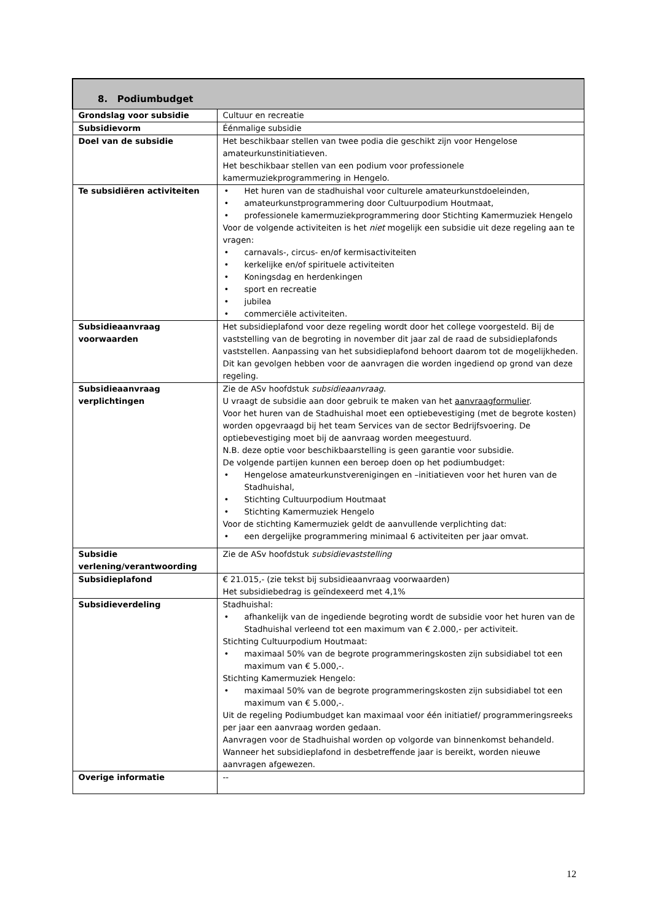| 8. Podiumbudget | |
| --- | --- |
| Grondslag voor subsidie | Cultuur en recreatie |
| Subsidievorm | Éénmalige subsidie |
| Doel van de subsidie | Het beschikbaar stellen van twee podia die geschikt zijn voor Hengelose amateurkunstinitiatieven. Het beschikbaar stellen van een podium voor professionele kamermuziekprogrammering in Hengelo. |
| Te subsidiëren activiteiten | • Het huren van de stadhuishal voor culturele amateurkunstdoeleinden, • amateurkunstprogrammering door Cultuurpodium Houtmaat, • professionele kamermuziekprogrammering door Stichting Kamermuziek Hengelo Voor de volgende activiteiten is het niet mogelijk een subsidie uit deze regeling aan te vragen: • carnavals-, circus- en/of kermisactiviteiten • kerkelijke en/of spirituele activiteiten • Koningsdag en herdenkingen • sport en recreatie • jubilea • commerciële activiteiten. |
| Subsidieaanvraag voorwaarden | Het subsidieplafond voor deze regeling wordt door het college voorgesteld. Bij de vaststelling van de begroting in november dit jaar zal de raad de subsidieplafonds vaststellen. Aanpassing van het subsidieplafond behoort daarom tot de mogelijkheden. Dit kan gevolgen hebben voor de aanvragen die worden ingediend op grond van deze regeling. |
| Subsidieaanvraag verplichtingen | Zie de ASv hoofdstuk subsidieaanvraag . U vraagt de subsidie aan door gebruik te maken van het aanvraagformulier . Voor het huren van de Stadhuishal moet een optiebevestiging (met de begrote kosten) worden opgevraagd bij het team Services van de sector Bedrijfsvoering. De optiebevestiging moet bij de aanvraag worden meegestuurd. N.B. deze optie voor beschikbaarstelling is geen garantie voor subsidie. De volgende partijen kunnen een beroep doen op het podiumbudget: • Hengelose amateurkunstverenigingen en –initiatieven voor het huren van de Stadhuishal, • Stichting Cultuurpodium Houtmaat • Stichting Kamermuziek Hengelo Voor de stichting Kamermuziek geldt de aanvullende verplichting dat: • een dergelijke programmering minimaal 6 activiteiten per jaar omvat. |
| Subsidie verlening/verantwoording | Zie de ASv hoofdstuk subsidievaststelling |
| Subsidieplafond | € 21.015,- (zie tekst bij subsidieaanvraag voorwaarden) Het subsidiebedrag is geïndexeerd met 4,1% |
| Subsidieverdeling | Stadhuishal: • afhankelijk van de ingediende begroting wordt de subsidie voor het huren van de Stadhuishal verleend tot een maximum van € 2.000,- per activiteit. Stichting Cultuurpodium Houtmaat: • maximaal 50% van de begrote programmeringskosten zijn subsidiabel tot een maximum van € 5.000,-. Stichting Kamermuziek Hengelo: • maximaal 50% van de begrote programmeringskosten zijn subsidiabel tot een maximum van € 5.000,-. Uit de regeling Podiumbudget kan maximaal voor één initiatief/ programmeringsreeks per jaar een aanvraag worden gedaan. Aanvragen voor de Stadhuishal worden op volgorde van binnenkomst behandeld. Wanneer het subsidieplafond in desbetreffende jaar is bereikt, worden nieuwe aanvragen afgewezen. |
| Overige informatie | -- |
12